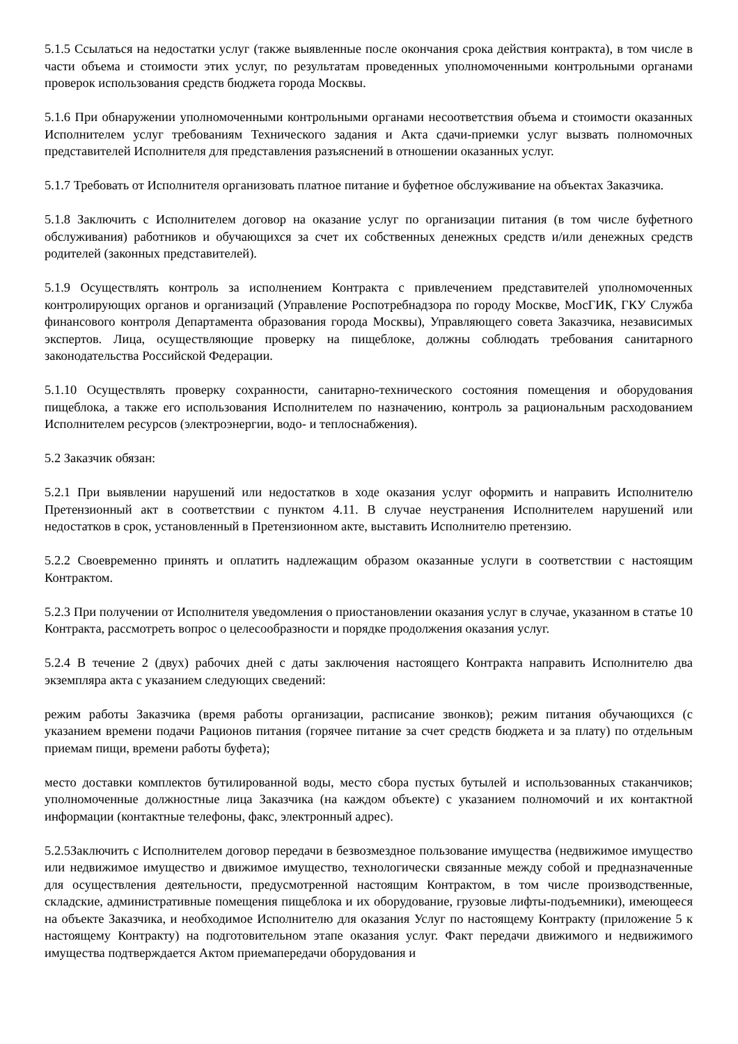5.1.5 Ссылаться на недостатки услуг (также выявленные после окончания срока действия контракта), в том числе в части объема и стоимости этих услуг, по результатам проведенных уполномоченными контрольными органами проверок использования средств бюджета города Москвы.
5.1.6 При обнаружении уполномоченными контрольными органами несоответствия объема и стоимости оказанных Исполнителем услуг требованиям Технического задания и Акта сдачи-приемки услуг вызвать полномочных представителей Исполнителя для представления разъяснений в отношении оказанных услуг.
5.1.7 Требовать от Исполнителя организовать платное питание и буфетное обслуживание на объектах Заказчика.
5.1.8 Заключить с Исполнителем договор на оказание услуг по организации питания (в том числе буфетного обслуживания) работников и обучающихся за счет их собственных денежных средств и/или денежных средств родителей (законных представителей).
5.1.9 Осуществлять контроль за исполнением Контракта с привлечением представителей уполномоченных контролирующих органов и организаций (Управление Роспотребнадзора по городу Москве, МосГИК, ГКУ Служба финансового контроля Департамента образования города Москвы), Управляющего совета Заказчика, независимых экспертов. Лица, осуществляющие проверку на пищеблоке, должны соблюдать требования санитарного законодательства Российской Федерации.
5.1.10 Осуществлять проверку сохранности, санитарно-технического состояния помещения и оборудования пищеблока, а также его использования Исполнителем по назначению, контроль за рациональным расходованием Исполнителем ресурсов (электроэнергии, водо- и теплоснабжения).
5.2 Заказчик обязан:
5.2.1 При выявлении нарушений или недостатков в ходе оказания услуг оформить и направить Исполнителю Претензионный акт в соответствии с пунктом 4.11. В случае неустранения Исполнителем нарушений или недостатков в срок, установленный в Претензионном акте, выставить Исполнителю претензию.
5.2.2 Своевременно принять и оплатить надлежащим образом оказанные услуги в соответствии с настоящим Контрактом.
5.2.3 При получении от Исполнителя уведомления о приостановлении оказания услуг в случае, указанном в статье 10 Контракта, рассмотреть вопрос о целесообразности и порядке продолжения оказания услуг.
5.2.4 В течение 2 (двух) рабочих дней с даты заключения настоящего Контракта направить Исполнителю два экземпляра акта с указанием следующих сведений:
режим работы Заказчика (время работы организации, расписание звонков); режим питания обучающихся (с указанием времени подачи Рационов питания (горячее питание за счет средств бюджета и за плату) по отдельным приемам пищи, времени работы буфета);
место доставки комплектов бутилированной воды, место сбора пустых бутылей и использованных стаканчиков; уполномоченные должностные лица Заказчика (на каждом объекте) с указанием полномочий и их контактной информации (контактные телефоны, факс, электронный адрес).
5.2.5Заключить с Исполнителем договор передачи в безвозмездное пользование имущества (недвижимое имущество или недвижимое имущество и движимое имущество, технологически связанные между собой и предназначенные для осуществления деятельности, предусмотренной настоящим Контрактом, в том числе производственные, складские, административные помещения пищеблока и их оборудование, грузовые лифты-подъемники), имеющееся на объекте Заказчика, и необходимое Исполнителю для оказания Услуг по настоящему Контракту (приложение 5 к настоящему Контракту) на подготовительном этапе оказания услуг. Факт передачи движимого и недвижимого имущества подтверждается Актом приемапередачи оборудования и